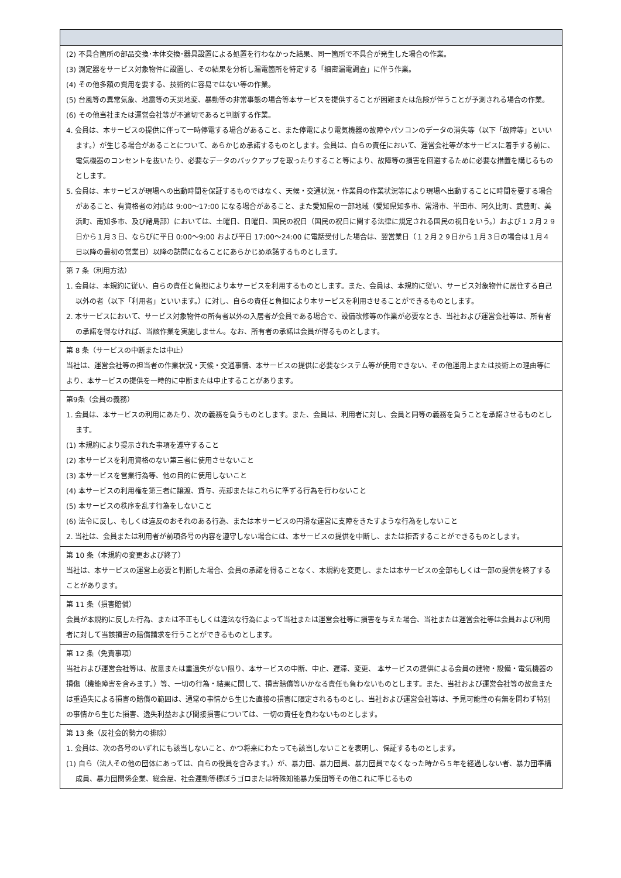(2) 不具合箇所の部品交換･本体交換･器具設置による処置を行わなかった結果、同一箇所で不具合が発生した場合の作業。
(3) 測定器をサービス対象物件に設置し、その結果を分析し漏電箇所を特定する「細密漏電調査」に伴う作業。
(4) その他多額の費用を要する、技術的に容易ではない等の作業。
(5) 台風等の異常気象、地震等の天災地変、暴動等の非常事態の場合等本サービスを提供することが困難または危険が伴うことが予測される場合の作業。
(6) その他当社または運営会社等が不適切であると判断する作業。
4. 会員は、本サービスの提供に伴って一時停電する場合があること、また停電により電気機器の故障やパソコンのデータの消失等（以下「故障等」といいます。）が生じる場合があることについて、あらかじめ承諾するものとします。会員は、自らの責任において、運営会社等が本サービスに着手する前に、電気機器のコンセントを抜いたり、必要なデータのバックアップを取ったりすること等により、故障等の損害を回避するために必要な措置を講じるものとします。
5. 会員は、本サービスが現場への出動時間を保証するものではなく、天候・交通状況・作業員の作業状況等により現場へ出動することに時間を要する場合があること、有資格者の対応は 9:00～17:00 になる場合があること、また愛知県の一部地域（愛知県知多市、常滑市、半田市、阿久比町、武豊町、美浜町、南知多市、及び諸島部）においては、土曜日、日曜日、国民の祝日（国民の祝日に関する法律に規定される国民の祝日をいう。）および１２月２９日から１月３日、ならびに平日 0:00～9:00 および平日 17:00～24:00 に電話受付した場合は、翌営業日（１２月２９日から１月３日の場合は１月４日以降の最初の営業日）以降の訪問になることにあらかじめ承諾するものとします。
第 7 条（利用方法）
1. 会員は、本規約に従い、自らの責任と負担により本サービスを利用するものとします。また、会員は、本規約に従い、サービス対象物件に居住する自己以外の者（以下「利用者」といいます。）に対し、自らの責任と負担により本サービスを利用させることができるものとします。
2. 本サービスにおいて、サービス対象物件の所有者以外の入居者が会員である場合で、設備改修等の作業が必要なとき、当社および運営会社等は、所有者の承諾を得なければ、当該作業を実施しません。なお、所有者の承諾は会員が得るものとします。
第 8 条（サービスの中断または中止）
当社は、運営会社等の担当者の作業状況・天候・交通事情、本サービスの提供に必要なシステム等が使用できない、その他運用上または技術上の理由等により、本サービスの提供を一時的に中断または中止することがあります。
第9条（会員の義務）
1. 会員は、本サービスの利用にあたり、次の義務を負うものとします。また、会員は、利用者に対し、会員と同等の義務を負うことを承諾させるものとします。
(1) 本規約により提示された事項を遵守すること
(2) 本サービスを利用資格のない第三者に使用させないこと
(3) 本サービスを営業行為等、他の目的に使用しないこと
(4) 本サービスの利用権を第三者に譲渡、貸与、売却またはこれらに準ずる行為を行わないこと
(5) 本サービスの秩序を乱す行為をしないこと
(6) 法令に反し、もしくは違反のおそれのある行為、または本サービスの円滑な運営に支障をきたすような行為をしないこと
2. 当社は、会員または利用者が前項各号の内容を遵守しない場合には、本サービスの提供を中断し、または拒否することができるものとします。
第 10 条（本規約の変更および終了）
当社は、本サービスの運営上必要と判断した場合、会員の承諾を得ることなく、本規約を変更し、または本サービスの全部もしくは一部の提供を終了することがあります。
第 11 条（損害賠償）
会員が本規約に反した行為、または不正もしくは違法な行為によって当社または運営会社等に損害を与えた場合、当社または運営会社等は会員および利用者に対して当該損害の賠償請求を行うことができるものとします。
第 12 条（免責事項）
当社および運営会社等は、故意または重過失がない限り、本サービスの中断、中止、遅滞、変更、 本サービスの提供による会員の建物・設備・電気機器の損傷（機能障害を含みます。）等、一切の行為・結果に関して、損害賠償等いかなる責任も負わないものとします。また、当社および運営会社等の故意または重過失による損害の賠償の範囲は、通常の事情から生じた直接の損害に限定されるものとし、当社および運営会社等は、予見可能性の有無を問わず特別の事情から生じた損害、逸失利益および間接損害については、一切の責任を負わないものとします。
第 13 条（反社会的勢力の排除）
1. 会員は、次の各号のいずれにも該当しないこと、かつ将来にわたっても該当しないことを表明し、保証するものとします。
(1) 自ら（法人その他の団体にあっては、自らの役員を含みます。）が、暴力団、暴力団員、暴力団員でなくなった時から５年を経過しない者、暴力団準構成員、暴力団関係企業、総会屋、社会運動等標ぼうゴロまたは特殊知能暴力集団等その他これに準じるもの